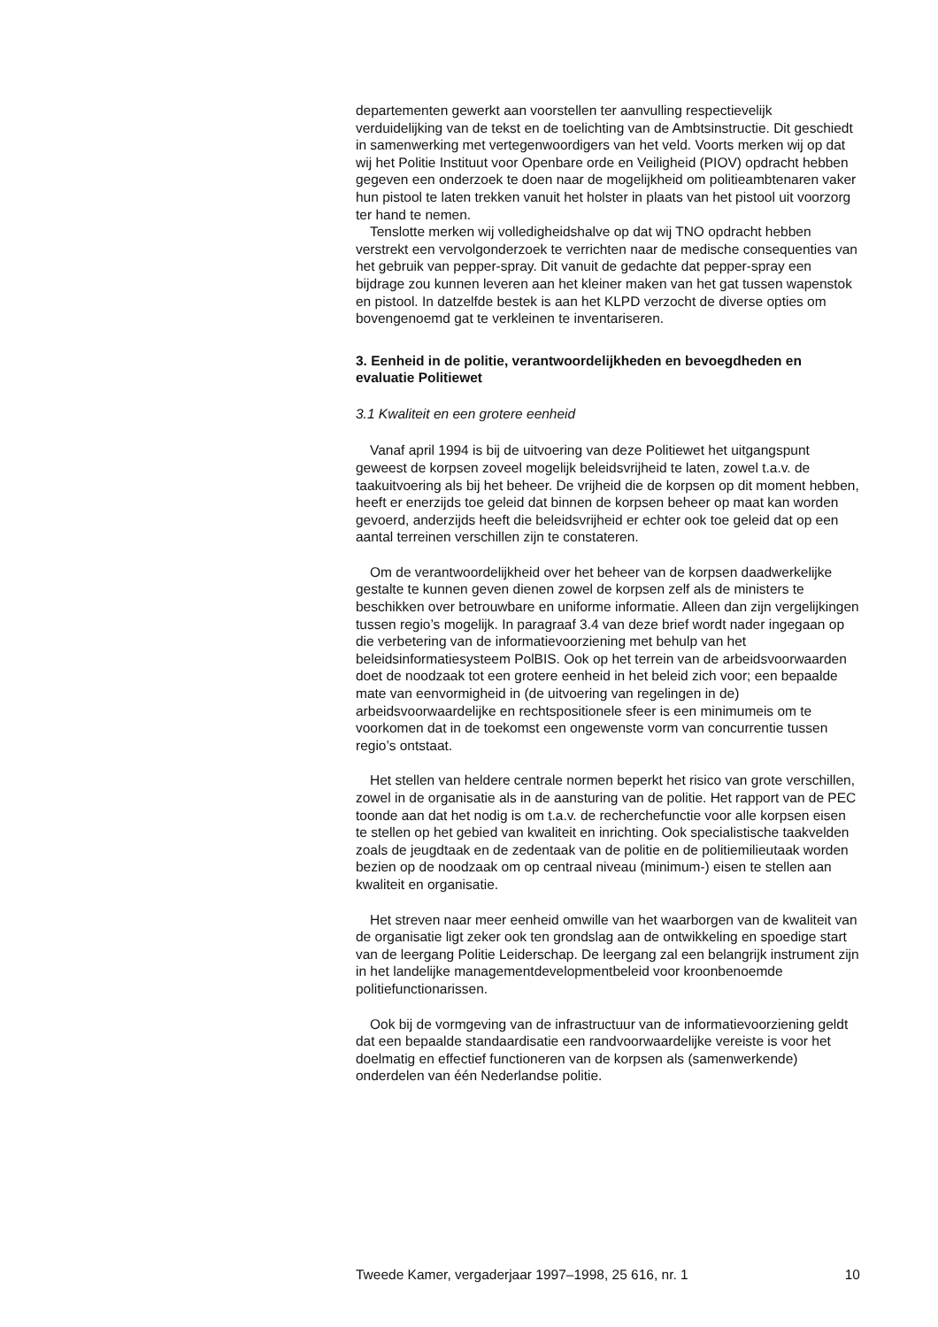departementen gewerkt aan voorstellen ter aanvulling respectievelijk verduidelijking van de tekst en de toelichting van de Ambtsinstructie. Dit geschiedt in samenwerking met vertegenwoordigers van het veld. Voorts merken wij op dat wij het Politie Instituut voor Openbare orde en Veiligheid (PIOV) opdracht hebben gegeven een onderzoek te doen naar de mogelijkheid om politieambtenaren vaker hun pistool te laten trekken vanuit het holster in plaats van het pistool uit voorzorg ter hand te nemen.
Tenslotte merken wij volledigheidshalve op dat wij TNO opdracht hebben verstrekt een vervolgonderzoek te verrichten naar de medische consequenties van het gebruik van pepper-spray. Dit vanuit de gedachte dat pepper-spray een bijdrage zou kunnen leveren aan het kleiner maken van het gat tussen wapenstok en pistool. In datzelfde bestek is aan het KLPD verzocht de diverse opties om bovengenoemd gat te verkleinen te inventariseren.
3. Eenheid in de politie, verantwoordelijkheden en bevoegdheden en evaluatie Politiewet
3.1 Kwaliteit en een grotere eenheid
Vanaf april 1994 is bij de uitvoering van deze Politiewet het uitgangspunt geweest de korpsen zoveel mogelijk beleidsvrijheid te laten, zowel t.a.v. de taakuitvoering als bij het beheer. De vrijheid die de korpsen op dit moment hebben, heeft er enerzijds toe geleid dat binnen de korpsen beheer op maat kan worden gevoerd, anderzijds heeft die beleidsvrijheid er echter ook toe geleid dat op een aantal terreinen verschillen zijn te constateren.
Om de verantwoordelijkheid over het beheer van de korpsen daadwerkelijke gestalte te kunnen geven dienen zowel de korpsen zelf als de ministers te beschikken over betrouwbare en uniforme informatie. Alleen dan zijn vergelijkingen tussen regio’s mogelijk. In paragraaf 3.4 van deze brief wordt nader ingegaan op die verbetering van de informatievoorziening met behulp van het beleidsinformatiesysteem PolBIS. Ook op het terrein van de arbeidsvoorwaarden doet de noodzaak tot een grotere eenheid in het beleid zich voor; een bepaalde mate van eenvormigheid in (de uitvoering van regelingen in de) arbeidsvoorwaardelijke en rechtspositionele sfeer is een minimumeis om te voorkomen dat in de toekomst een ongewenste vorm van concurrentie tussen regio’s ontstaat.
Het stellen van heldere centrale normen beperkt het risico van grote verschillen, zowel in de organisatie als in de aansturing van de politie. Het rapport van de PEC toonde aan dat het nodig is om t.a.v. de recherchefunctie voor alle korpsen eisen te stellen op het gebied van kwaliteit en inrichting. Ook specialistische taakvelden zoals de jeugdtaak en de zedentaak van de politie en de politiemilieutaak worden bezien op de noodzaak om op centraal niveau (minimum-) eisen te stellen aan kwaliteit en organisatie.
Het streven naar meer eenheid omwille van het waarborgen van de kwaliteit van de organisatie ligt zeker ook ten grondslag aan de ontwikkeling en spoedige start van de leergang Politie Leiderschap. De leergang zal een belangrijk instrument zijn in het landelijke managementdevelopmentbeleid voor kroonbenoemde politiefunctionarissen.
Ook bij de vormgeving van de infrastructuur van de informatievoorziening geldt dat een bepaalde standaardisatie een randvoorwaardelijke vereiste is voor het doelmatig en effectief functioneren van de korpsen als (samenwerkende) onderdelen van één Nederlandse politie.
Tweede Kamer, vergaderjaar 1997–1998, 25 616, nr. 1 10